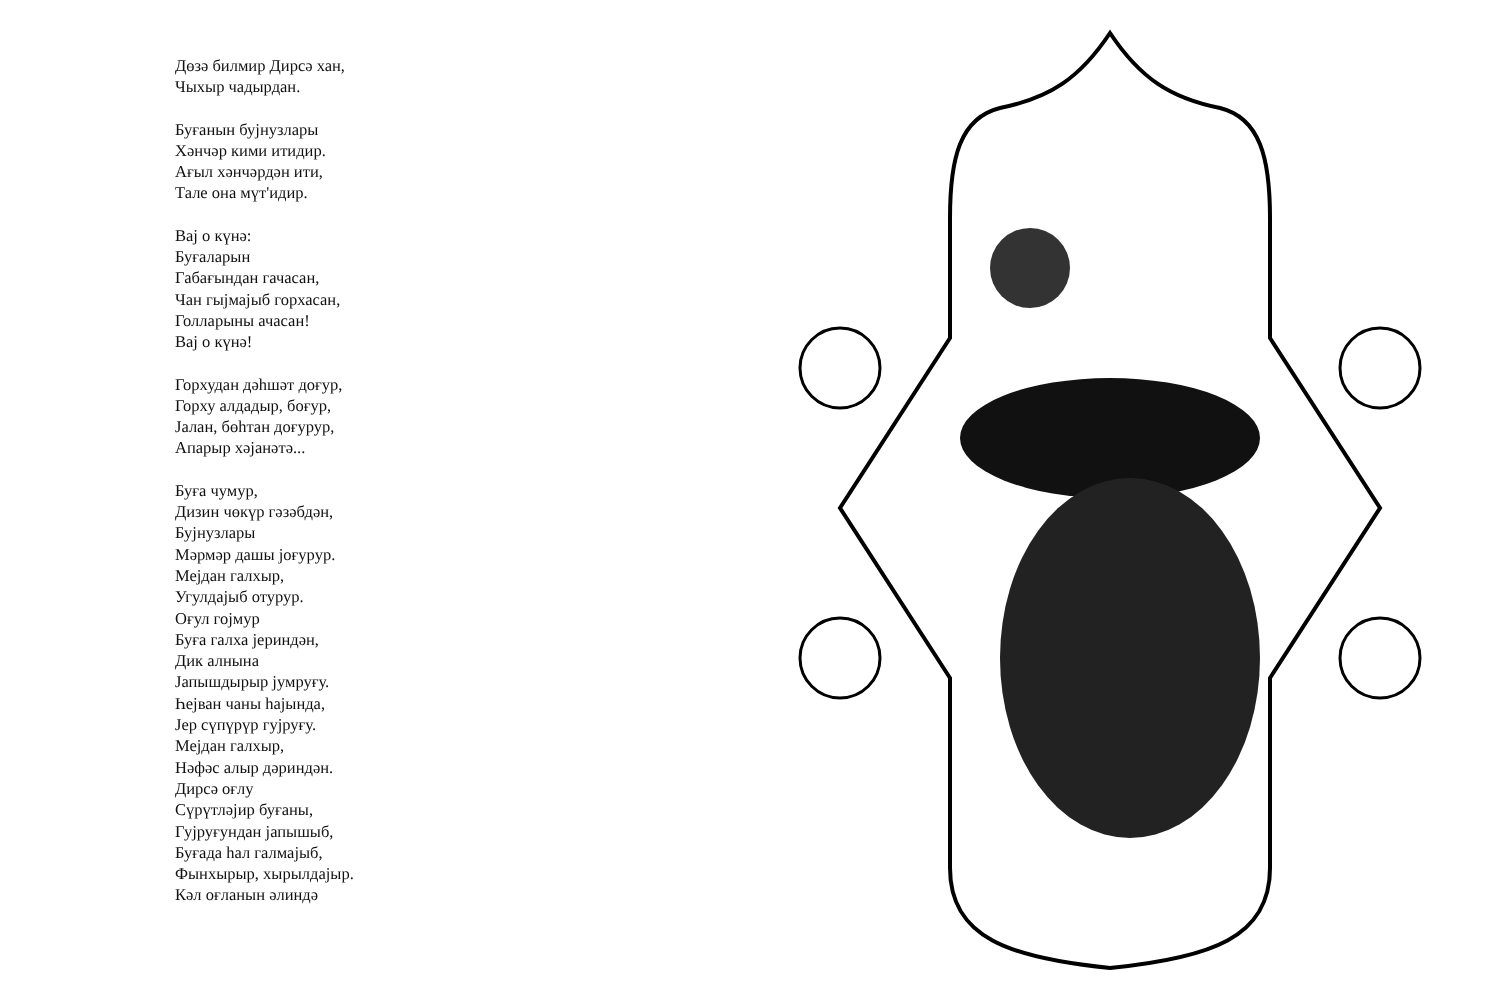Дөзә билмир Дирсә хан,
Чыхыр чадырдан.
Буғанын бујнузлары
Хәнчәр кими итидир.
Ағыл хәнчәрдән ити,
Тале она мүт'идир.
Вај о күнә:
Буғаларын
Габағындан гачасан,
Чан гыјмајыб горхасан,
Голларыны ачасан!
Вај о күнә!
Горхудан дәһшәт доғур,
Горху алдадыр, боғур,
Јалан, бөһтан доғурур,
Апарыр хәјанәтә...
Буға чумур,
Дизин чөкүр гәзәбдән,
Бујнузлары
Мәрмәр дашы јоғурур.
Мејдан галхыр,
Угулдајыб отурур.
Оғул гојмур
Буға галха јериндән,
Дик алнына
Јапышдырыр јумруғу.
Һејван чаны һајында,
Јер сүпүрүр гујруғу.
Мејдан галхыр,
Нәфәс алыр дәриндән.
Дирсә оғлу
Сүрүтләјир буғаны,
Гујруғундан јапышыб,
Буғада һал галмајыб,
Фынхырыр, хырылдајыр.
Кәл оғланын әлиндә